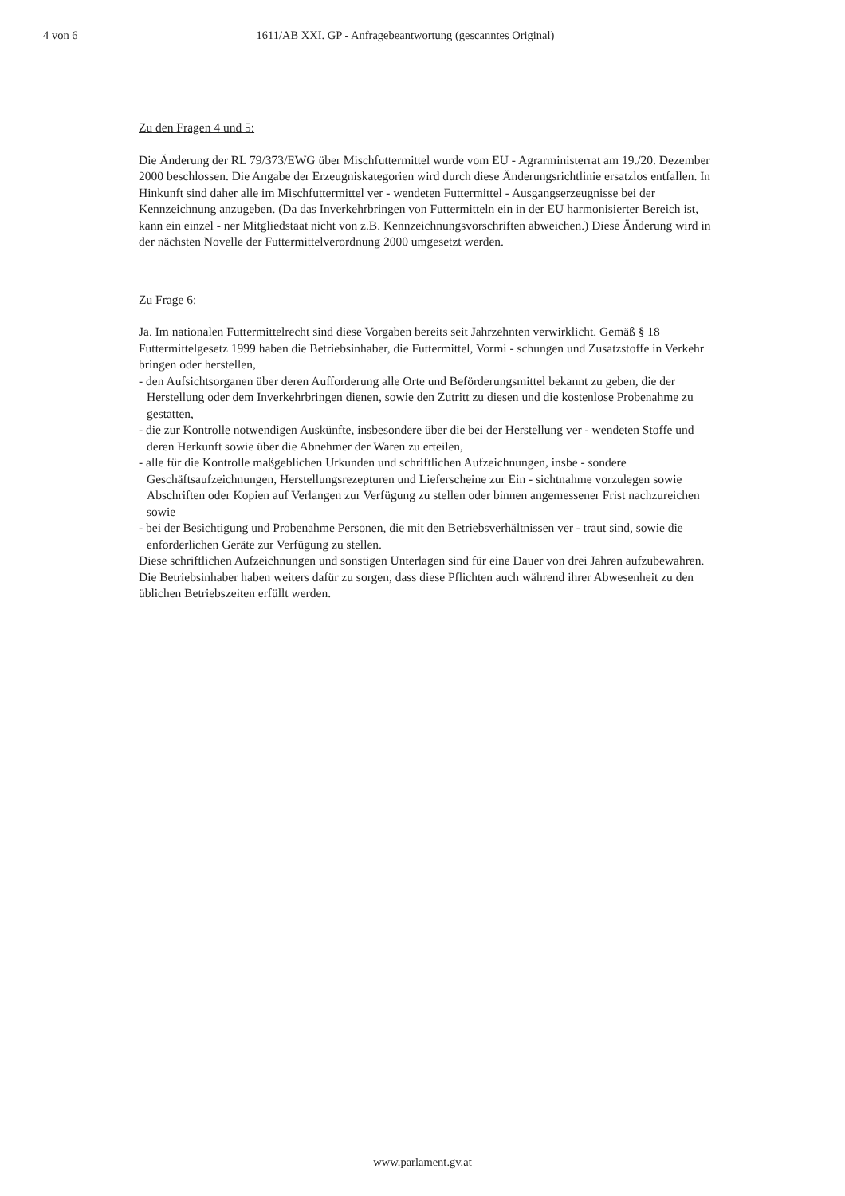4 von 6 1611/AB XXI. GP - Anfragebeantwortung (gescanntes Original)
Zu den Fragen 4 und 5:
Die Änderung der RL 79/373/EWG über Mischfuttermittel wurde vom EU - Agrarministerrat am 19./20. Dezember 2000 beschlossen. Die Angabe der Erzeugniskategorien wird durch diese Änderungsrichtlinie ersatzlos entfallen. In Hinkunft sind daher alle im Mischfuttermittel ver - wendeten Futtermittel - Ausgangserzeugnisse bei der Kennzeichnung anzugeben. (Da das Inverkehrbringen von Futtermitteln ein in der EU harmonisierter Bereich ist, kann ein einzel - ner Mitgliedstaat nicht von z.B. Kennzeichnungsvorschriften abweichen.) Diese Änderung wird in der nächsten Novelle der Futtermittelverordnung 2000 umgesetzt werden.
Zu Frage 6:
Ja. Im nationalen Futtermittelrecht sind diese Vorgaben bereits seit Jahrzehnten verwirklicht. Gemäß § 18 Futtermittelgesetz 1999 haben die Betriebsinhaber, die Futtermittel, Vormi - schungen und Zusatzstoffe in Verkehr bringen oder herstellen,
- den Aufsichtsorganen über deren Aufforderung alle Orte und Beförderungsmittel bekannt zu geben, die der Herstellung oder dem Inverkehrbringen dienen, sowie den Zutritt zu diesen und die kostenlose Probenahme zu gestatten,
- die zur Kontrolle notwendigen Auskünfte, insbesondere über die bei der Herstellung ver - wendeten Stoffe und deren Herkunft sowie über die Abnehmer der Waren zu erteilen,
- alle für die Kontrolle maßgeblichen Urkunden und schriftlichen Aufzeichnungen, insbe - sondere Geschäftsaufzeichnungen, Herstellungsrezepturen und Lieferscheine zur Ein - sichtnahme vorzulegen sowie Abschriften oder Kopien auf Verlangen zur Verfügung zu stellen oder binnen angemessener Frist nachzureichen sowie
- bei der Besichtigung und Probenahme Personen, die mit den Betriebsverhältnissen ver - traut sind, sowie die enforderlichen Geräte zur Verfügung zu stellen.
Diese schriftlichen Aufzeichnungen und sonstigen Unterlagen sind für eine Dauer von drei Jahren aufzubewahren. Die Betriebsinhaber haben weiters dafür zu sorgen, dass diese Pflichten auch während ihrer Abwesenheit zu den üblichen Betriebszeiten erfüllt werden.
www.parlament.gv.at